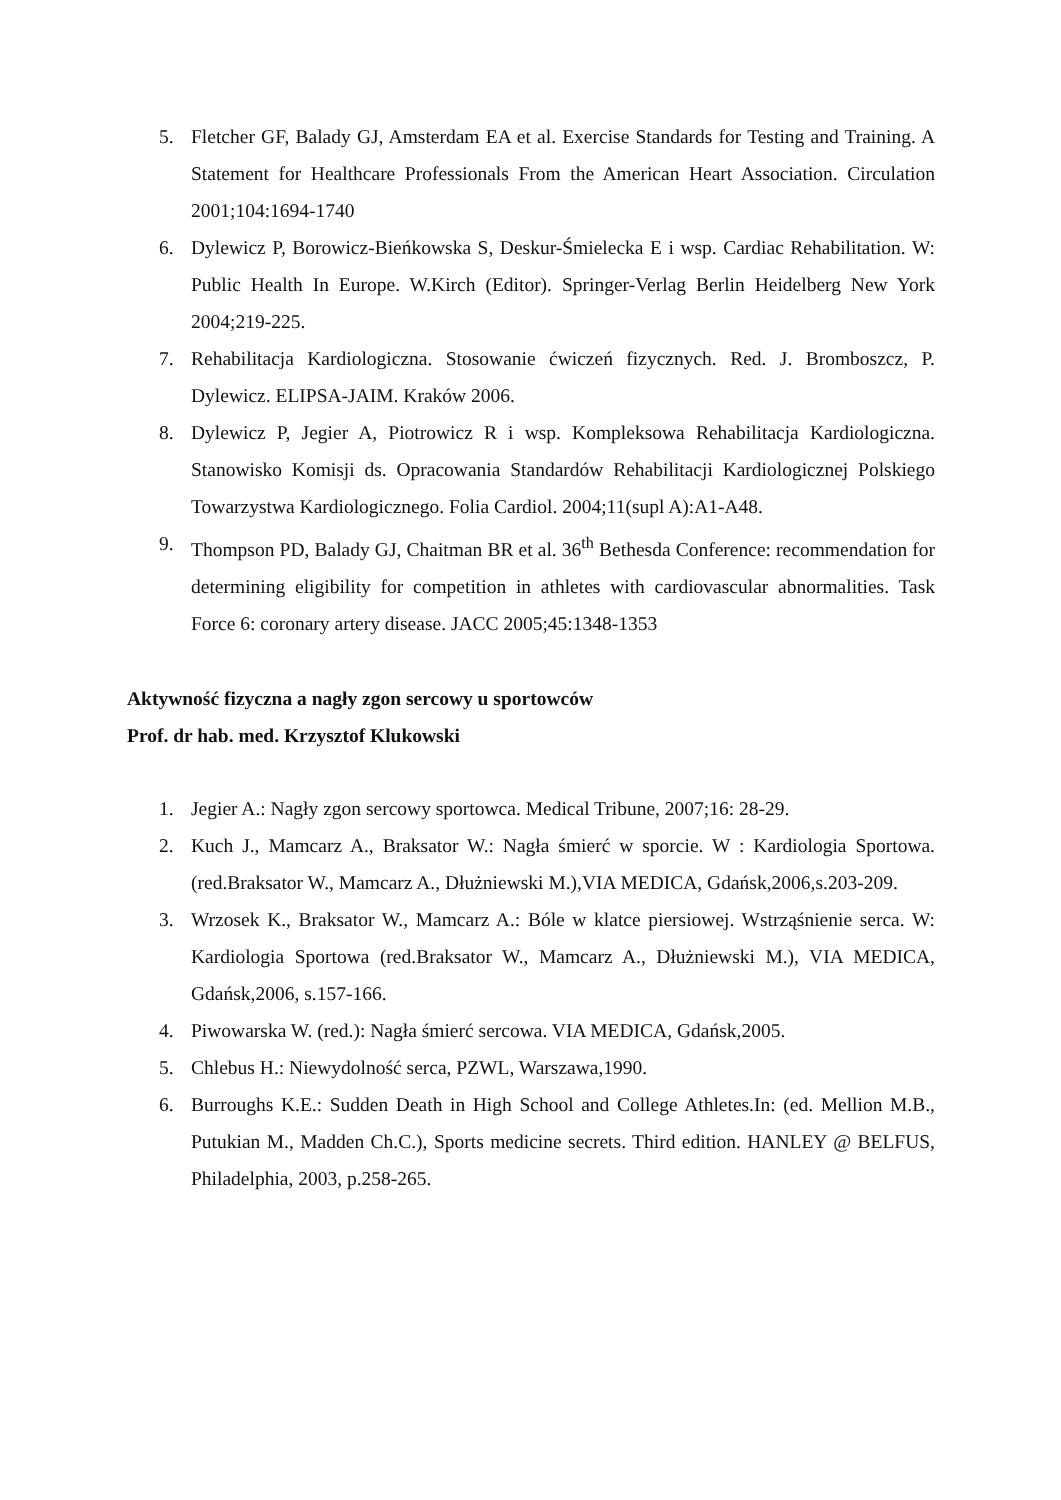5. Fletcher GF, Balady GJ, Amsterdam EA et al. Exercise Standards for Testing and Training. A Statement for Healthcare Professionals From the American Heart Association. Circulation 2001;104:1694-1740
6. Dylewicz P, Borowicz-Bieńkowska S, Deskur-Śmielecka E i wsp. Cardiac Rehabilitation. W: Public Health In Europe. W.Kirch (Editor). Springer-Verlag Berlin Heidelberg New York 2004;219-225.
7. Rehabilitacja Kardiologiczna. Stosowanie ćwiczeń fizycznych. Red. J. Bromboszcz, P. Dylewicz. ELIPSA-JAIM. Kraków 2006.
8. Dylewicz P, Jegier A, Piotrowicz R i wsp. Kompleksowa Rehabilitacja Kardiologiczna. Stanowisko Komisji ds. Opracowania Standardów Rehabilitacji Kardiologicznej Polskiego Towarzystwa Kardiologicznego. Folia Cardiol. 2004;11(supl A):A1-A48.
9. Thompson PD, Balady GJ, Chaitman BR et al. 36<sup>th</sup> Bethesda Conference: recommendation for determining eligibility for competition in athletes with cardiovascular abnormalities. Task Force 6: coronary artery disease. JACC 2005;45:1348-1353
Aktywność fizyczna a nagły zgon sercowy u sportowców
Prof. dr hab. med. Krzysztof Klukowski
1. Jegier A.: Nagły zgon sercowy sportowca. Medical Tribune, 2007;16: 28-29.
2. Kuch J., Mamcarz A., Braksator W.: Nagła śmierć w sporcie. W : Kardiologia Sportowa. (red.Braksator W., Mamcarz A., Dłużniewski M.),VIA MEDICA, Gdańsk,2006,s.203-209.
3. Wrzosek K., Braksator W., Mamcarz A.: Bóle w klatce piersiowej. Wstrząśnienie serca. W: Kardiologia Sportowa (red.Braksator W., Mamcarz A., Dłużniewski M.), VIA MEDICA, Gdańsk,2006, s.157-166.
4. Piwowarska W. (red.): Nagła śmierć sercowa. VIA MEDICA, Gdańsk,2005.
5. Chlebus H.: Niewydolność serca, PZWL, Warszawa,1990.
6. Burroughs K.E.: Sudden Death in High School and College Athletes.In: (ed. Mellion M.B., Putukian M., Madden Ch.C.), Sports medicine secrets. Third edition. HANLEY @ BELFUS, Philadelphia, 2003, p.258-265.